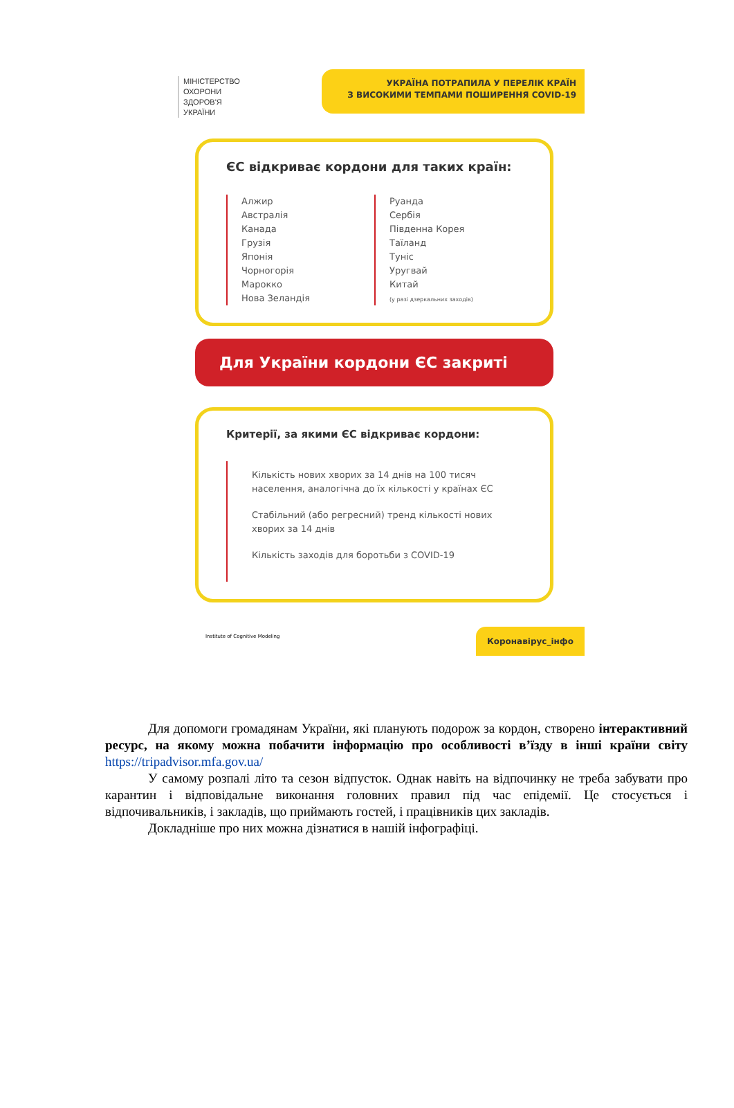МІНІСТЕРСТВО
ОХОРОНИ
ЗДОРОВ'Я
УКРАЇНИ
УКРАЇНА ПОТРАПИЛА У ПЕРЕЛІК КРАЇН
З ВИСОКИМИ ТЕМПАМИ ПОШИРЕННЯ COVID-19
ЄС відкриває кордони для таких країн:
Алжир
Австралія
Канада
Грузія
Японія
Чорногорія
Марокко
Нова Зеландія
Руанда
Сербія
Південна Корея
Таїланд
Туніс
Уругвай
Китай
(у разі дзеркальних заходів)
Для України кордони ЄС закриті
Критерії, за якими ЄС відкриває кордони:
Кількість нових хворих за 14 днів на 100 тисяч населення, аналогічна до їх кількості у країнах ЄС
Стабільний (або регресний) тренд кількості нових хворих за 14 днів
Кількість заходів для боротьби з COVID-19
Institute of Cognitive Modeling
Коронавірус_інфо
Для допомоги громадянам України, які планують подорож за кордон, створено інтерактивний ресурс, на якому можна побачити інформацію про особливості в’їзду в інші країни світу https://tripadvisor.mfa.gov.ua/
У самому розпалі літо та сезон відпусток. Однак навіть на відпочинку не треба забувати про карантин і відповідальне виконання головних правил під час епідемії. Це стосується і відпочивальників, і закладів, що приймають гостей, і працівників цих закладів.
Докладніше про них можна дізнатися в нашій інфографіці.